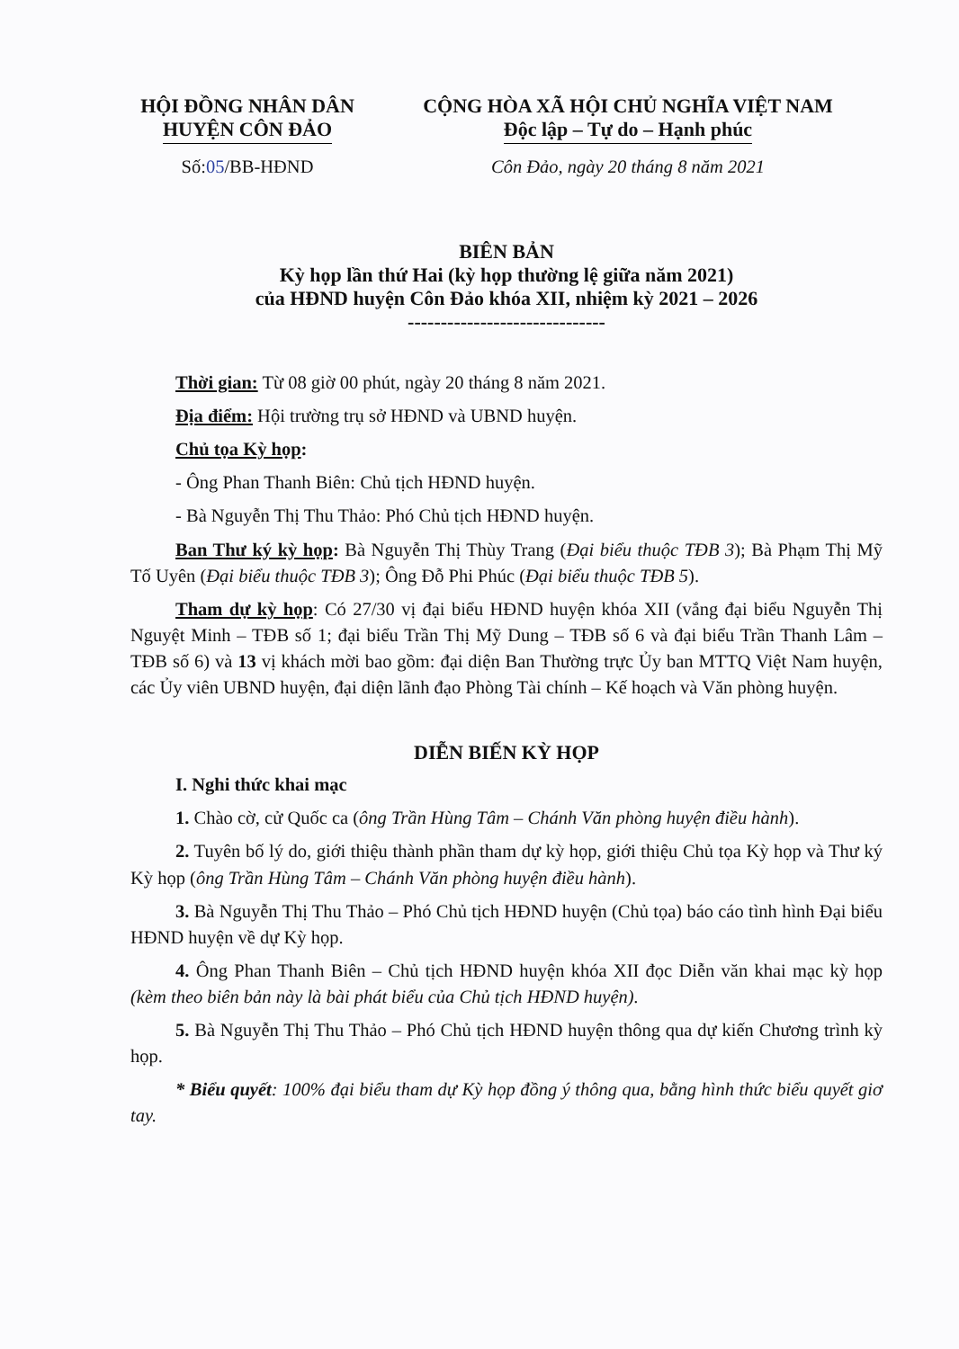HỘI ĐỒNG NHÂN DÂN
HUYỆN CÔN ĐẢO
Số:05/BB-HĐND
CỘNG HÒA XÃ HỘI CHỦ NGHĨA VIỆT NAM
Độc lập – Tự do – Hạnh phúc
Côn Đảo, ngày 20 tháng 8 năm 2021
BIÊN BẢN
Kỳ họp lần thứ Hai (kỳ họp thường lệ giữa năm 2021)
của HĐND huyện Côn Đảo khóa XII, nhiệm kỳ 2021 – 2026
------------------------------
Thời gian: Từ 08 giờ 00 phút, ngày 20 tháng 8 năm 2021.
Địa điểm: Hội trường trụ sở HĐND và UBND huyện.
Chủ tọa Kỳ họp:
- Ông Phan Thanh Biên: Chủ tịch HĐND huyện.
- Bà Nguyễn Thị Thu Thảo: Phó Chủ tịch HĐND huyện.
Ban Thư ký kỳ họp: Bà Nguyễn Thị Thùy Trang (Đại biểu thuộc TĐB 3); Bà Phạm Thị Mỹ Tố Uyên (Đại biểu thuộc TĐB 3); Ông Đỗ Phi Phúc (Đại biểu thuộc TĐB 5).
Tham dự kỳ họp: Có 27/30 vị đại biểu HĐND huyện khóa XII (vắng đại biểu Nguyễn Thị Nguyệt Minh – TĐB số 1; đại biểu Trần Thị Mỹ Dung – TĐB số 6 và đại biểu Trần Thanh Lâm – TĐB số 6) và 13 vị khách mời bao gồm: đại diện Ban Thường trực Ủy ban MTTQ Việt Nam huyện, các Ủy viên UBND huyện, đại diện lãnh đạo Phòng Tài chính – Kế hoạch và Văn phòng huyện.
DIỄN BIẾN KỲ HỌP
I. Nghi thức khai mạc
1. Chào cờ, cử Quốc ca (ông Trần Hùng Tâm – Chánh Văn phòng huyện điều hành).
2. Tuyên bố lý do, giới thiệu thành phần tham dự kỳ họp, giới thiệu Chủ tọa Kỳ họp và Thư ký Kỳ họp (ông Trần Hùng Tâm – Chánh Văn phòng huyện điều hành).
3. Bà Nguyễn Thị Thu Thảo – Phó Chủ tịch HĐND huyện (Chủ tọa) báo cáo tình hình Đại biểu HĐND huyện về dự Kỳ họp.
4. Ông Phan Thanh Biên – Chủ tịch HĐND huyện khóa XII đọc Diễn văn khai mạc kỳ họp (kèm theo biên bản này là bài phát biểu của Chủ tịch HĐND huyện).
5. Bà Nguyễn Thị Thu Thảo – Phó Chủ tịch HĐND huyện thông qua dự kiến Chương trình kỳ họp.
* Biểu quyết: 100% đại biểu tham dự Kỳ họp đồng ý thông qua, bằng hình thức biểu quyết giơ tay.